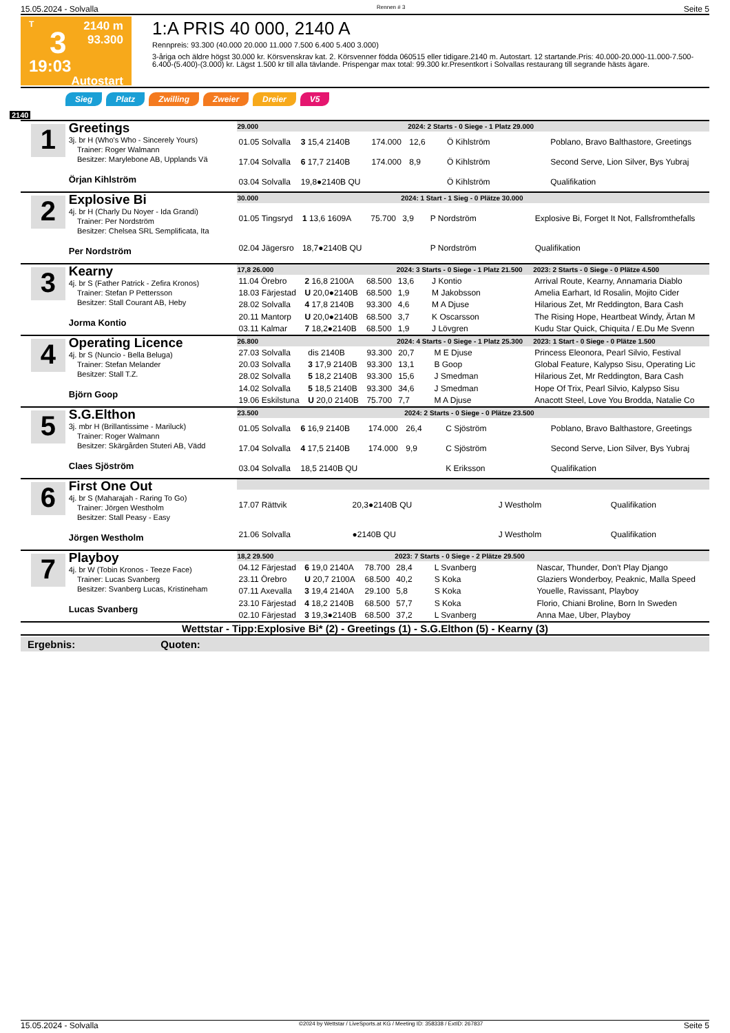15.05.2024 - Solvalla Rennen # 3 Seite 5
T
3
19:03
2140 m
93.300
Autostart
1:A PRIS 40 000, 2140 A
Rennpreis: 93.300 (40.000 20.000 11.000 7.500 6.400 5.400 3.000)
3-åriga och äldre högst 30.000 kr. Körsvenskrav kat. 2. Körsvenner födda 060515 eller tidigare.2140 m. Autostart. 12 startande.Pris: 40.000-20.000-11.000-7.500-6.400-(5.400)-(3.000) kr. Lägst 1.500 kr till alla tävlande. Prispengar max total: 99.300 kr.Presentkort i Solvallas restaurang till segrande hästs ägare.
Sieg Platz Zwilling Zweier Dreier V5
2140
1
Greetings
3j. br H (Who's Who - Sincerely Yours)
Trainer: Roger Walmann
Besitzer: Marylebone AB, Upplands Vä
Örjan Kihlström
| 29.000 | | | 2024: 2 Starts - 0 Siege - 1 Platz 29.000 | | | | |
| --- | --- | --- | --- | --- | --- | --- | --- |
| 01.05 Solvalla | 3 15,4 2140B | 174.000 | 12,6 | Ö Kihlström | | | Poblano, Bravo Balthastore, Greetings |
| 17.04 Solvalla | 6 17,7 2140B | 174.000 | 8,9 | Ö Kihlström | | | Second Serve, Lion Silver, Bys Yubraj |
| 03.04 Solvalla | 19,8●2140B QU | | | Ö Kihlström | | | Qualifikation |
2
Explosive Bi
4j. br H (Charly Du Noyer - Ida Grandi)
Trainer: Per Nordström
Besitzer: Chelsea SRL Semplificata, Ita
Per Nordström
| 30.000 | | | 2024: 1 Start - 1 Sieg - 0 Plätze 30.000 | | | | |
| --- | --- | --- | --- | --- | --- | --- | --- |
| 01.05 Tingsryd | 1 13,6 1609A | 75.700 | 3,9 | P Nordström | | | Explosive Bi, Forget It Not, Fallsfromthefalls |
| 02.04 Jägersro | 18,7●2140B QU | | | P Nordström | | | Qualifikation |
3
Kearny
4j. br S (Father Patrick - Zefira Kronos)
Trainer: Stefan P Pettersson
Besitzer: Stall Courant AB, Heby
Jorma Kontio
| 17,8 26.000 | | | 2024: 3 Starts - 0 Siege - 1 Platz 21.500 | | | | 2023: 2 Starts - 0 Siege - 0 Plätze 4.500 |
| --- | --- | --- | --- | --- | --- | --- | --- |
| 11.04 Örebro | 2 16,8 2100A | 68.500 | 13,6 | J Kontio | | | Arrival Route, Kearny, Annamaria Diablo |
| 18.03 Färjestad | U 20,0●2140B | 68.500 | 1,9 | M Jakobsson | | | Amelia Earhart, Id Rosalin, Mojito Cider |
| 28.02 Solvalla | 4 17,8 2140B | 93.300 | 4,6 | M A Djuse | | | Hilarious Zet, Mr Reddington, Bara Cash |
| 20.11 Mantorp | U 20,0●2140B | 68.500 | 3,7 | K Oscarsson | | | The Rising Hope, Heartbeat Windy, Ärtan M |
| 03.11 Kalmar | 7 18,2●2140B | 68.500 | 1,9 | J Lövgren | | | Kudu Star Quick, Chiquita / E.Du Me Svenn |
4
Operating Licence
4j. br S (Nuncio - Bella Beluga)
Trainer: Stefan Melander
Besitzer: Stall T.Z.
Björn Goop
| 26.800 | | | 2024: 4 Starts - 0 Siege - 1 Platz 25.300 | | | | 2023: 1 Start - 0 Siege - 0 Plätze 1.500 |
| --- | --- | --- | --- | --- | --- | --- | --- |
| 27.03 Solvalla | dis 2140B | 93.300 | 20,7 | M E Djuse | | | Princess Eleonora, Pearl Silvio, Festival |
| 20.03 Solvalla | 3 17,9 2140B | 93.300 | 13,1 | B Goop | | | Global Feature, Kalypso Sisu, Operating Lic |
| 28.02 Solvalla | 5 18,2 2140B | 93.300 | 15,6 | J Smedman | | | Hilarious Zet, Mr Reddington, Bara Cash |
| 14.02 Solvalla | 5 18,5 2140B | 93.300 | 34,6 | J Smedman | | | Hope Of Trix, Pearl Silvio, Kalypso Sisu |
| 19.06 Eskilstuna | U 20,0 2140B | 75.700 | 7,7 | M A Djuse | | | Anacott Steel, Love You Brodda, Natalie Co |
5
S.G.Elthon
3j. mbr H (Brillantissime - Mariluck)
Trainer: Roger Walmann
Besitzer: Skärgården Stuteri AB, Vädd
Claes Sjöström
| 23.500 | | | 2024: 2 Starts - 0 Siege - 0 Plätze 23.500 | | | | |
| --- | --- | --- | --- | --- | --- | --- | --- |
| 01.05 Solvalla | 6 16,9 2140B | 174.000 | 26,4 | C Sjöström | | | Poblano, Bravo Balthastore, Greetings |
| 17.04 Solvalla | 4 17,5 2140B | 174.000 | 9,9 | C Sjöström | | | Second Serve, Lion Silver, Bys Yubraj |
| 03.04 Solvalla | 18,5 2140B QU | | | K Eriksson | | | Qualifikation |
6
First One Out
4j. br S (Maharajah - Raring To Go)
Trainer: Jörgen Westholm
Besitzer: Stall Peasy - Easy
Jörgen Westholm
| 17.07 Rättvik | 20,3●2140B QU | | | J Westholm | | | Qualifikation |
| 21.06 Solvalla | ●2140B QU | | | J Westholm | | | Qualifikation |
7
Playboy
4j. br W (Tobin Kronos - Teeze Face)
Trainer: Lucas Svanberg
Besitzer: Svanberg Lucas, Kristineham
Lucas Svanberg
| 18,2 29.500 | | | 2023: 7 Starts - 0 Siege - 2 Plätze 29.500 | | | | |
| --- | --- | --- | --- | --- | --- | --- | --- |
| 04.12 Färjestad | 6 19,0 2140A | 78.700 | 28,4 | L Svanberg | | | Nascar, Thunder, Don't Play Django |
| 23.11 Örebro | U 20,7 2100A | 68.500 | 40,2 | S Koka | | | Glaziers Wonderboy, Peaknic, Malla Speed |
| 07.11 Axevalla | 3 19,4 2140A | 29.100 | 5,8 | S Koka | | | Youelle, Ravissant, Playboy |
| 23.10 Färjestad | 4 18,2 2140B | 68.500 | 57,7 | S Koka | | | Florio, Chiani Broline, Born In Sweden |
| 02.10 Färjestad | 3 19,3●2140B | 68.500 | 37,2 | L Svanberg | | | Anna Mae, Uber, Playboy |
Wettstar - Tipp:Explosive Bi* (2) - Greetings (1) - S.G.Elthon (5) - Kearny (3)
Ergebnis: Quoten:
15.05.2024 - Solvalla ©2024 by Wettstar / LiveSports.at KG / Meeting ID: 358338 / ExtID: 267837 Seite 5